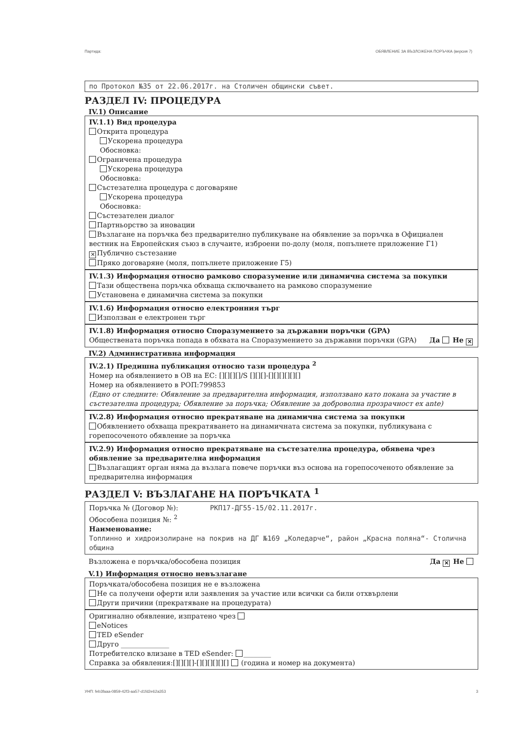Партида: ОБЯВЛЕНИЕ ЗА ВЪЗЛОЖЕНА ПОРЪЧКА (версия 7)
по Протокол №35 от 22.06.2017г. на Столичен общински съвет.
РАЗДЕЛ IV: ПРОЦЕДУРА
IV.1) Описание
IV.1.1) Вид процедура
Открита процедура
Ускорена процедура
Обосновка:
Ограничена процедура
Ускорена процедура
Обосновка:
Състезателна процедура с договаряне
Ускорена процедура
Обосновка:
Състезателен диалог
Партньорство за иновации
Възлагане на поръчка без предварително публикуване на обявление за поръчка в Официален вестник на Европейския съюз в случаите, изброени по-долу (моля, попълнете приложение Г1)
✕ Публично състезание
Пряко договаряне (моля, попълнете приложение Г5)
IV.1.3) Информация относно рамково споразумение или динамична система за покупки
Тази обществена поръчка обхваща сключването на рамково споразумение
Установена е динамична система за покупки
IV.1.6) Информация относно електронния търг
Използван е електронен търг
IV.1.8) Информация относно Споразумението за държавни поръчки (GPA)
Обществената поръчка попада в обхвата на Споразумението за държавни поръчки (GPA) Да Не ✕
IV.2) Административна информация
IV.2.1) Предишна публикация относно тази процедура <sup>2</sup>
Номер на обявлението в ОВ на ЕС: [][][][]/S [][][]-[][][][][][]
Номер на обявлението в РОП:799853
(Едно от следните: Обявление за предварителна информация, използвано като покана за участие в състезателна процедура; Обявление за поръчка; Обявление за доброволна прозрачност ex ante)
IV.2.8) Информация относно прекратяване на динамична система за покупки
Обявлението обхваща прекратяването на динамичната система за покупки, публикувана с горепосоченото обявление за поръчка
IV.2.9) Информация относно прекратяване на състезателна процедура, обявена чрез обявление за предварителна информация
Възлагащият орган няма да възлага повече поръчки въз основа на горепосоченото обявление за предварителна информация
РАЗДЕЛ V: ВЪЗЛАГАНЕ НА ПОРЪЧКАТА <sup>1</sup>
Поръчка № (Договор №): РКП17-ДГ55-15/02.11.2017г.
Обособена позиция №: <sup>2</sup>
Наименование:
Топлинно и хидроизолиране на покрив на ДГ №169 „Коледарче“, район „Красна поляна“- Столична община
Възложена е поръчка/обособена позиция Да ✕ Не
V.1) Информация относно невъзлагане
Поръчката/обособена позиция не е възложена
Не са получени оферти или заявления за участие или всички са били отхвърлени
Други причини (прекратяване на процедурата)
Оригинално обявление, изпратено чрез
eNotices
TED eSender
Друго ______________
Потребителско влизане в TED eSender: ________
Справка за обявления:[][][][]-[][][][][][] (година и номер на документа)
УНП: feb3faaa-0859-42f3-aa57-d1fd2e62a353 3